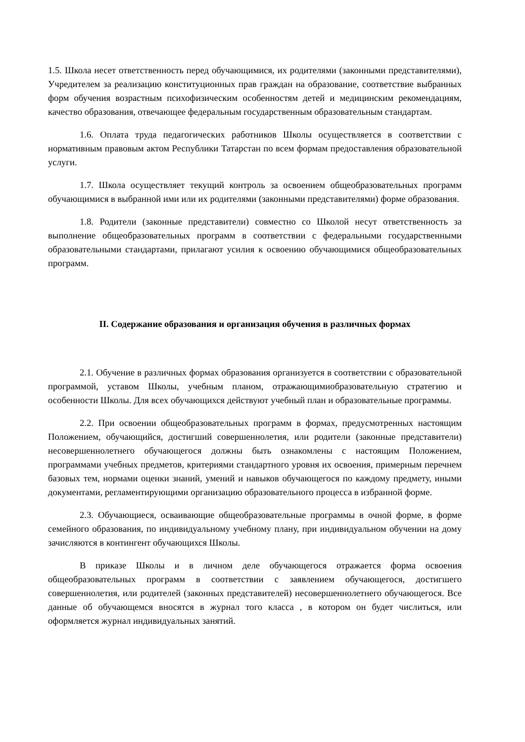1.5. Школа несет ответственность перед обучающимися, их родителями (законными представителями), Учредителем за реализацию конституционных прав граждан на образование, соответствие выбранных форм обучения возрастным психофизическим особенностям детей и медицинским рекомендациям, качество образования, отвечающее федеральным государственным образовательным стандартам.
1.6. Оплата труда педагогических работников Школы осуществляется в соответствии с нормативным правовым актом Республики Татарстан по всем формам предоставления образовательной услуги.
1.7. Школа осуществляет текущий контроль за освоением общеобразовательных программ обучающимися в выбранной ими или их родителями (законными представителями) форме образования.
1.8. Родители (законные представители) совместно со Школой несут ответственность за выполнение общеобразовательных программ в соответствии с федеральными государственными образовательными стандартами, прилагают усилия к освоению обучающимися общеобразовательных программ.
II. Содержание образования и организация обучения в различных формах
2.1. Обучение в различных формах образования организуется в соответствии с образовательной программой, уставом Школы, учебным планом, отражающимиобразовательную стратегию и особенности Школы. Для всех обучающихся действуют учебный план и образовательные программы.
2.2. При освоении общеобразовательных программ в формах, предусмотренных настоящим Положением, обучающийся, достигший совершеннолетия, или родители (законные представители) несовершеннолетнего обучающегося должны быть ознакомлены с настоящим Положением, программами учебных предметов, критериями стандартного уровня их освоения, примерным перечнем базовых тем, нормами оценки знаний, умений и навыков обучающегося по каждому предмету, иными документами, регламентирующими организацию образовательного процесса в избранной форме.
2.3. Обучающиеся, осваивающие общеобразовательные программы в очной форме, в форме семейного образования, по индивидуальному учебному плану, при индивидуальном обучении на дому зачисляются в контингент обучающихся Школы.
В приказе Школы и в личном деле обучающегося отражается форма освоения общеобразовательных программ в соответствии с заявлением обучающегося, достигшего совершеннолетия, или родителей (законных представителей) несовершеннолетнего обучающегося. Все данные об обучающемся вносятся в журнал того класса , в котором он будет числиться, или оформляется журнал индивидуальных занятий.